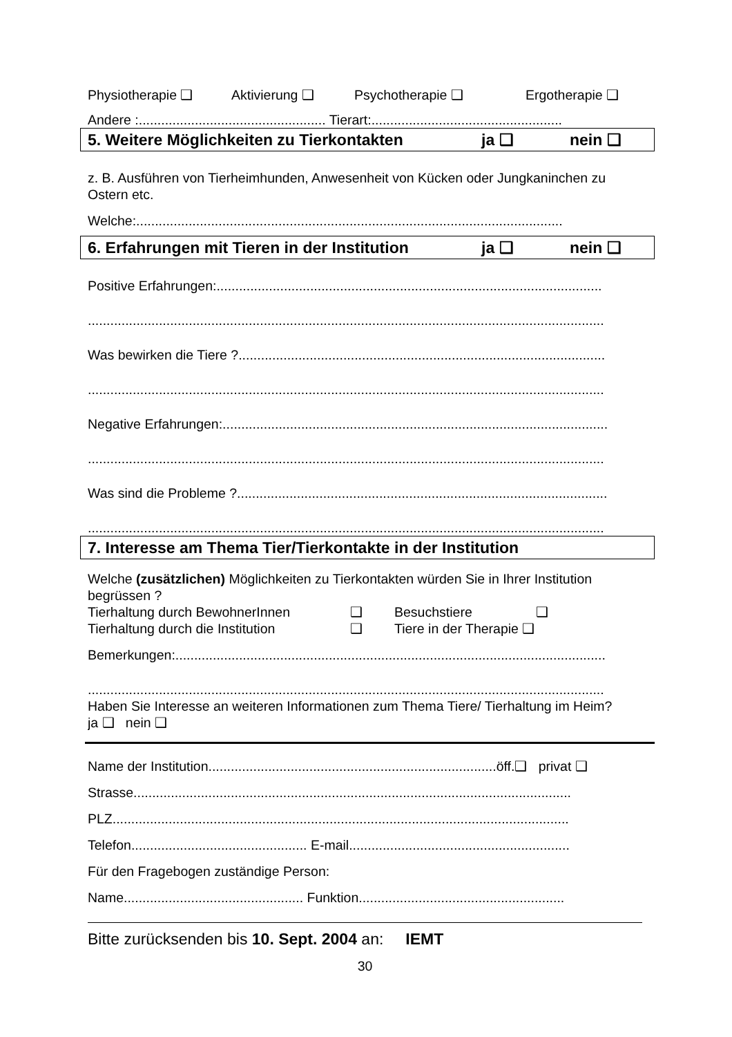Physiotherapie ❑ Aktivierung ❑ Psychotherapie ❑ Ergotherapie ❑
Andere :.................................................. Tierart:...................................................
5. Weitere Möglichkeiten zu Tierkontakten ja ❑ nein ❑
z. B. Ausführen von Tierheimhunden, Anwesenheit von Kücken oder Jungkaninchen zu Ostern etc.
Welche:..................................................................................................................
6. Erfahrungen mit Tieren in der Institution ja ❑ nein ❑
Positive Erfahrungen:.......................................................................................................
..........................................................................................................................................
Was bewirken die Tiere ?..................................................................................................
..........................................................................................................................................
Negative Erfahrungen:.......................................................................................................
..........................................................................................................................................
Was sind die Probleme ?...................................................................................................
..........................................................................................................................................
7. Interesse am Thema Tier/Tierkontakte in der Institution
Welche (zusätzlichen) Möglichkeiten zu Tierkontakten würden Sie in Ihrer Institution begrüssen ?
Tierhaltung durch BewohnerInnen ❑ Besuchstiere ❑
Tierhaltung durch die Institution ❑ Tiere in der Therapie ❑
Bemerkungen:...................................................................................................................
..........................................................................................................................................
Haben Sie Interesse an weiteren Informationen zum Thema Tiere/ Tierhaltung im Heim?
ja ❑ nein ❑
Name der Institution.............................................................................öff.❑ privat ❑
Strasse.....................................................................................................................
PLZ..........................................................................................................................
Telefon............................................... E-mail...........................................................
Für den Fragebogen zuständige Person:
Name................................................ Funktion.......................................................
Bitte zurücksenden bis 10. Sept. 2004 an: IEMT
30